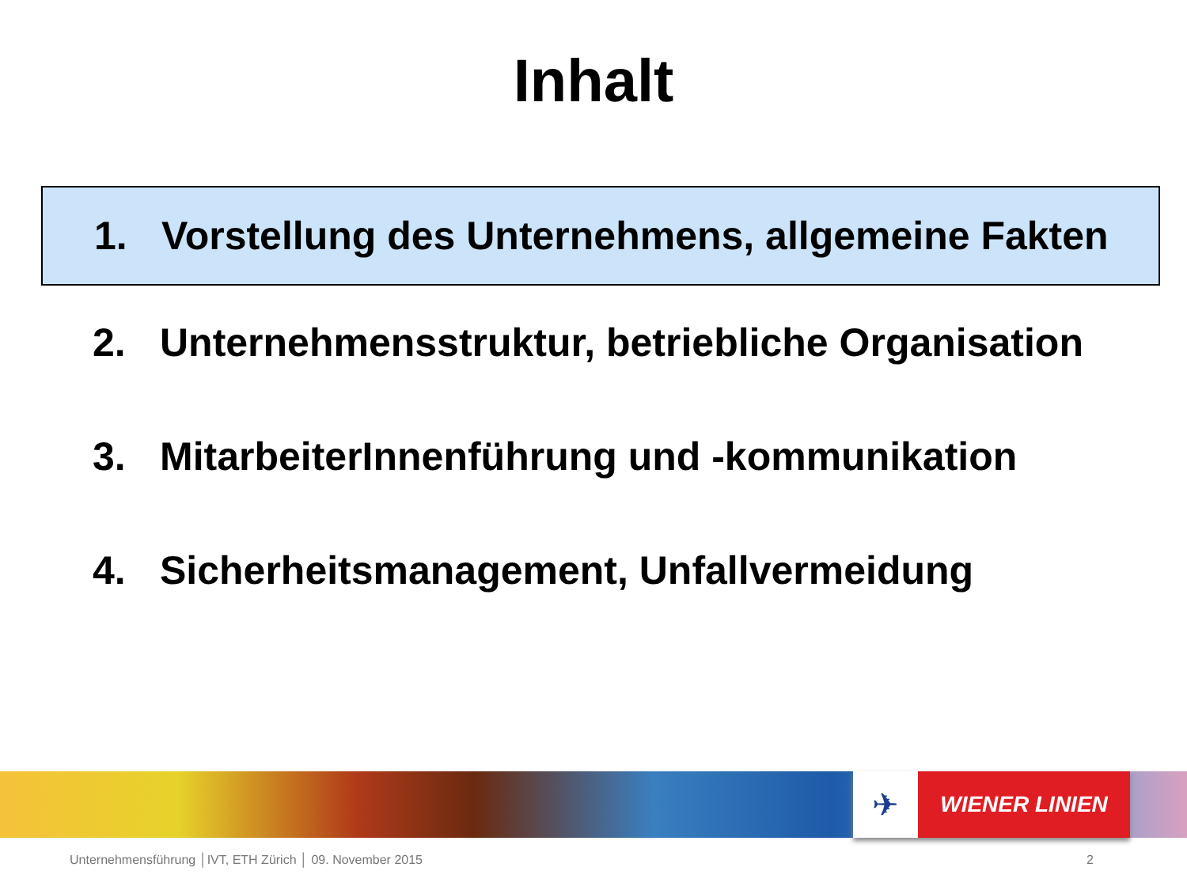Inhalt
1. Vorstellung des Unternehmens, allgemeine Fakten
2. Unternehmensstruktur, betriebliche Organisation
3. MitarbeiterInnenführung und -kommunikation
4. Sicherheitsmanagement, Unfallvermeidung
✈
WIENER LINIEN
Unternehmensführung │IVT, ETH Zürich │ 09. November 2015 2